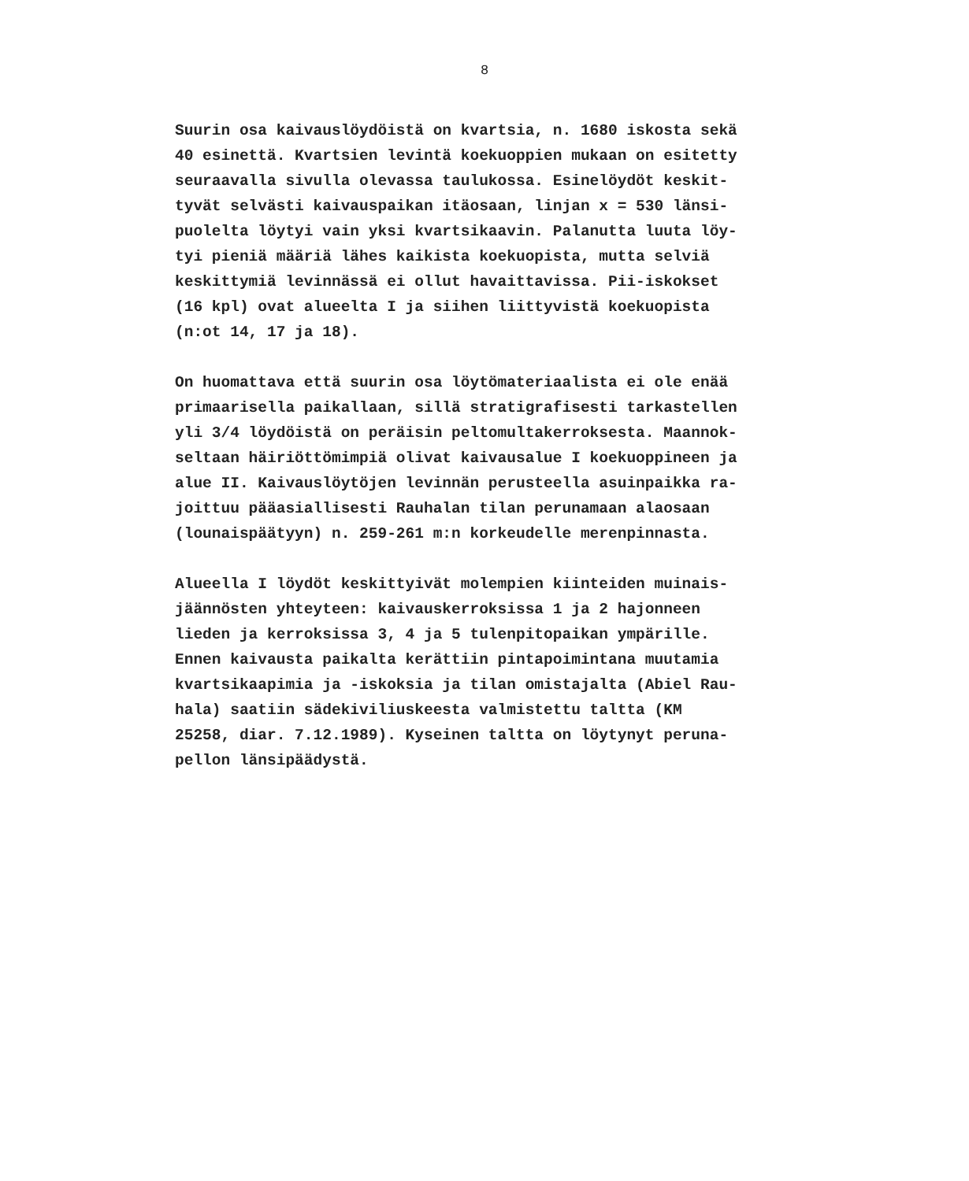8
Suurin osa kaivauslöydöistä on kvartsia, n. 1680 iskosta sekä
40 esinettä. Kvartsien levintä koekuoppien mukaan on esitetty
seuraavalla sivulla olevassa taulukossa. Esinelöydöt keskit-
tyvät selvästi kaivauspaikan itäosaan, linjan x = 530 länsi-
puolelta löytyi vain yksi kvartsikaavin. Palanutta luuta löy-
tyi pieniä määriä lähes kaikista koekuopista, mutta selviä
keskittymiä levinnässä ei ollut havaittavissa. Pii-iskokset
(16 kpl) ovat alueelta I ja siihen liittyvistä koekuopista
(n:ot 14, 17 ja 18).
On huomattava että suurin osa löytömateriaalista ei ole enää
primaarisella paikallaan, sillä stratigrafisesti tarkastellen
yli 3/4 löydöistä on peräisin peltomultakerroksesta. Maannok-
seltaan häiriöttömimpiä olivat kaivausalue I koekuoppineen ja
alue II. Kaivauslöytöjen levinnän perusteella asuinpaikka ra-
joittuu pääasiallisesti Rauhalan tilan perunamaan alaosaan
(lounaispäätyyn) n. 259-261 m:n korkeudelle merenpinnasta.
Alueella I löydöt keskittyivät molempien kiinteiden muinais-
jäännösten yhteyteen: kaivauskerroksissa 1 ja 2 hajonneen
lieden ja kerroksissa 3, 4 ja 5 tulenpitopaikan ympärille.
Ennen kaivausta paikalta kerättiin pintapoimintana muutamia
kvartsikaapimia ja -iskoksia ja tilan omistajalta (Abiel Rau-
hala) saatiin sädekiviliuskeesta valmistettu taltta (KM
25258, diar. 7.12.1989). Kyseinen taltta on löytynyt peruna-
pellon länsipäädystä.